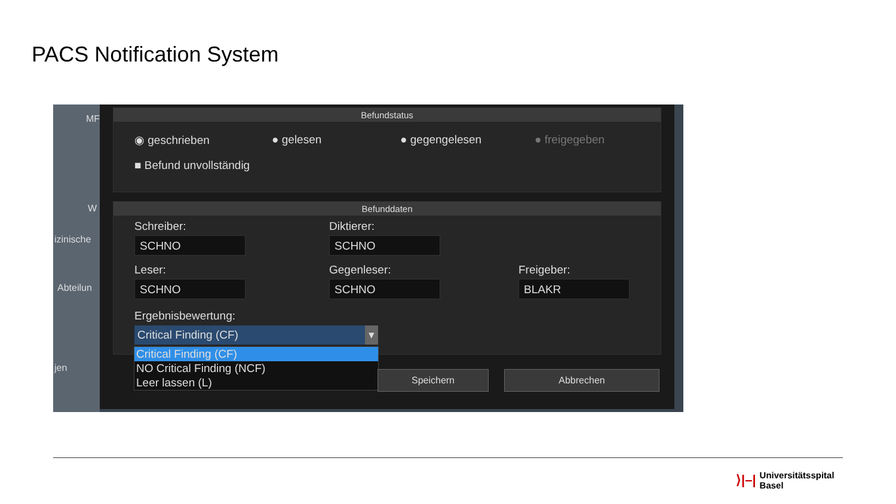PACS Notification System
MF
W
izinische
Abteilun
jen
Befundstatus
◉ geschrieben ● gelesen ● gegengelesen ● freigegeben
■ Befund unvollständig
Befunddaten
Schreiber: Diktierer:
SCHNO SCHNO
Leser: Gegenleser: Freigeber:
SCHNO SCHNO BLAKR
Ergebnisbewertung:
Critical Finding (CF) ▾
Critical Finding (CF)
NO Critical Finding (NCF)
Leer lassen (L)
Speichern Abbrechen
⟩|–| Universitätsspital
Basel